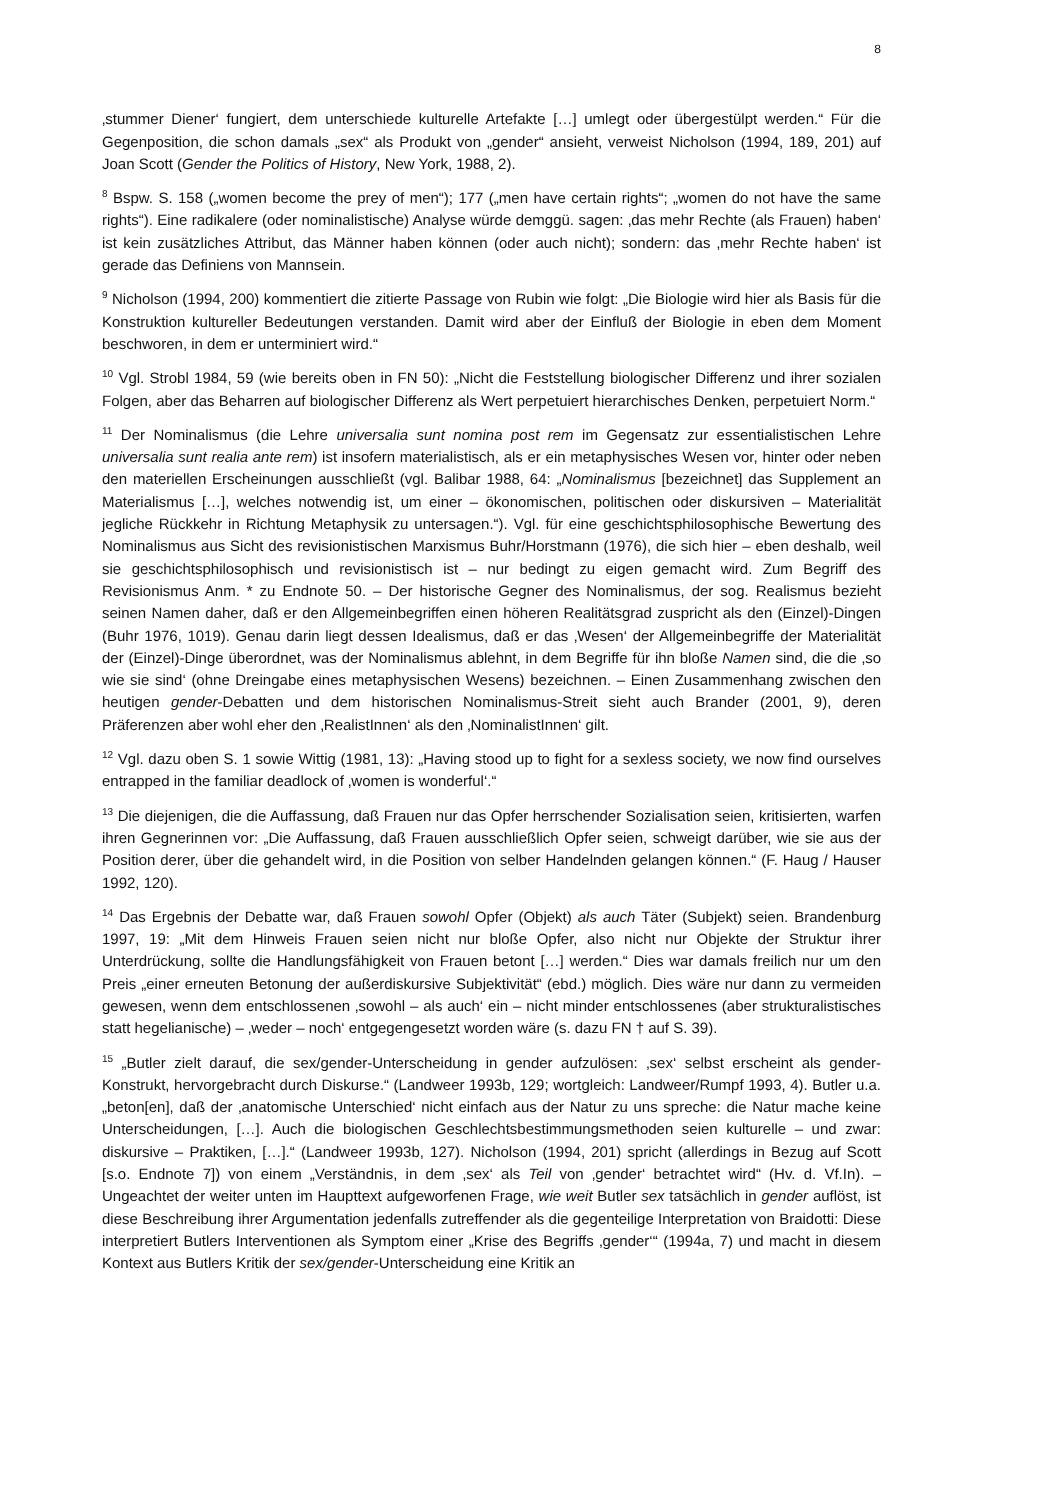8
‚stummer Diener‘ fungiert, dem unterschiede kulturelle Artefakte […] umlegt oder übergestülpt werden.“ Für die Gegenposition, die schon damals „sex“ als Produkt von „gender“ ansieht, verweist Nicholson (1994, 189, 201) auf Joan Scott (Gender the Politics of History, New York, 1988, 2).
<sup>8</sup> Bspw. S. 158 („women become the prey of men“); 177 („men have certain rights“; „women do not have the same rights“). Eine radikalere (oder nominalistische) Analyse würde demggü. sagen: ‚das mehr Rechte (als Frauen) haben‘ ist kein zusätzliches Attribut, das Männer haben können (oder auch nicht); sondern: das ‚mehr Rechte haben‘ ist gerade das Definiens von Mannsein.
<sup>9</sup> Nicholson (1994, 200) kommentiert die zitierte Passage von Rubin wie folgt: „Die Biologie wird hier als Basis für die Konstruktion kultureller Bedeutungen verstanden. Damit wird aber der Einfluß der Biologie in eben dem Moment beschworen, in dem er unterminiert wird.“
<sup>10</sup> Vgl. Strobl 1984, 59 (wie bereits oben in FN 50): „Nicht die Feststellung biologischer Differenz und ihrer sozialen Folgen, aber das Beharren auf biologischer Differenz als Wert perpetuiert hierarchisches Denken, perpetuiert Norm.“
<sup>11</sup> Der Nominalismus (die Lehre universalia sunt nomina post rem im Gegensatz zur essentialistischen Lehre universalia sunt realia ante rem) ist insofern materialistisch, als er ein metaphysisches Wesen vor, hinter oder neben den materiellen Erscheinungen ausschließt (vgl. Balibar 1988, 64: „Nominalismus [bezeichnet] das Supplement an Materialismus […], welches notwendig ist, um einer – ökonomischen, politischen oder diskursiven – Materialität jegliche Rückkehr in Richtung Metaphysik zu untersagen.“). Vgl. für eine geschichtsphilosophische Bewertung des Nominalismus aus Sicht des revisionistischen Marxismus Buhr/Horstmann (1976), die sich hier – eben deshalb, weil sie geschichtsphilosophisch und revisionistisch ist – nur bedingt zu eigen gemacht wird. Zum Begriff des Revisionismus Anm. * zu Endnote 50. – Der historische Gegner des Nominalismus, der sog. Realismus bezieht seinen Namen daher, daß er den Allgemeinbegriffen einen höheren Realitätsgrad zuspricht als den (Einzel)-Dingen (Buhr 1976, 1019). Genau darin liegt dessen Idealismus, daß er das ‚Wesen‘ der Allgemeinbegriffe der Materialität der (Einzel)-Dinge überordnet, was der Nominalismus ablehnt, in dem Begriffe für ihn bloße Namen sind, die die ‚so wie sie sind‘ (ohne Dreingabe eines metaphysischen Wesens) bezeichnen. – Einen Zusammenhang zwischen den heutigen gender-Debatten und dem historischen Nominalismus-Streit sieht auch Brander (2001, 9), deren Präferenzen aber wohl eher den ‚RealistInnen‘ als den ‚NominalistInnen‘ gilt.
<sup>12</sup> Vgl. dazu oben S. 1 sowie Wittig (1981, 13): „Having stood up to fight for a sexless society, we now find ourselves entrapped in the familiar deadlock of ‚women is wonderful‘.“
<sup>13</sup> Die diejenigen, die die Auffassung, daß Frauen nur das Opfer herrschender Sozialisation seien, kritisierten, warfen ihren Gegnerinnen vor: „Die Auffassung, daß Frauen ausschließlich Opfer seien, schweigt darüber, wie sie aus der Position derer, über die gehandelt wird, in die Position von selber Handelnden gelangen können.“ (F. Haug / Hauser 1992, 120).
<sup>14</sup> Das Ergebnis der Debatte war, daß Frauen sowohl Opfer (Objekt) als auch Täter (Subjekt) seien. Brandenburg 1997, 19: „Mit dem Hinweis Frauen seien nicht nur bloße Opfer, also nicht nur Objekte der Struktur ihrer Unterdrückung, sollte die Handlungsfähigkeit von Frauen betont […] werden.“ Dies war damals freilich nur um den Preis „einer erneuten Betonung der außerdiskursive Subjektivität“ (ebd.) möglich. Dies wäre nur dann zu vermeiden gewesen, wenn dem entschlossenen ‚sowohl – als auch‘ ein – nicht minder entschlossenes (aber strukturalistisches statt hegelianische) – ‚weder – noch‘ entgegengesetzt worden wäre (s. dazu FN † auf S. 39).
<sup>15</sup> „Butler zielt darauf, die sex/gender-Unterscheidung in gender aufzulösen: ‚sex‘ selbst erscheint als gender-Konstrukt, hervorgebracht durch Diskurse.“ (Landweer 1993b, 129; wortgleich: Landweer/Rumpf 1993, 4). Butler u.a. „beton[en], daß der ‚anatomische Unterschied‘ nicht einfach aus der Natur zu uns spreche: die Natur mache keine Unterscheidungen, […]. Auch die biologischen Geschlechtsbestimmungsmethoden seien kulturelle – und zwar: diskursive – Praktiken, […].“ (Landweer 1993b, 127). Nicholson (1994, 201) spricht (allerdings in Bezug auf Scott [s.o. Endnote 7]) von einem „Verständnis, in dem ‚sex‘ als Teil von ‚gender‘ betrachtet wird“ (Hv. d. Vf.In). – Ungeachtet der weiter unten im Haupttext aufgeworfenen Frage, wie weit Butler sex tatsächlich in gender auflöst, ist diese Beschreibung ihrer Argumentation jedenfalls zutreffender als die gegenteilige Interpretation von Braidotti: Diese interpretiert Butlers Interventionen als Symptom einer „Krise des Begriffs ‚gender‘“ (1994a, 7) und macht in diesem Kontext aus Butlers Kritik der sex/gender-Unterscheidung eine Kritik an